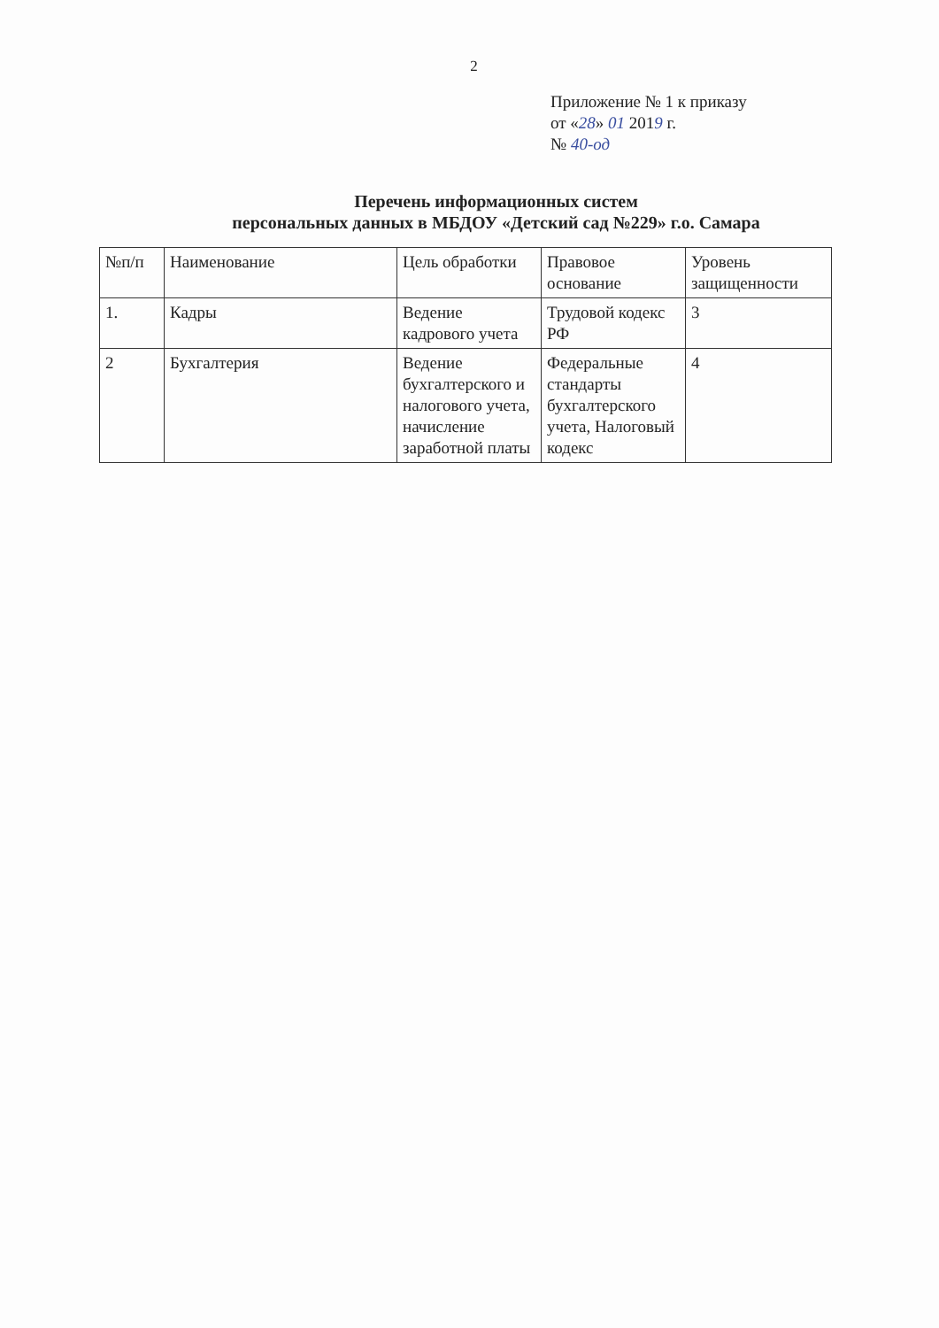2
Приложение № 1 к приказу
от «28» 01 2019 г.
№ 40-од
Перечень информационных систем
персональных данных в МБДОУ «Детский сад №229» г.о. Самара
| №п/п | Наименование | Цель обработки | Правовое основание | Уровень защищенности |
| --- | --- | --- | --- | --- |
| 1. | Кадры | Ведение кадрового учета | Трудовой кодекс РФ | 3 |
| 2 | Бухгалтерия | Ведение бухгалтерского и налогового учета, начисление заработной платы | Федеральные стандарты бухгалтерского учета, Налоговый кодекс | 4 |